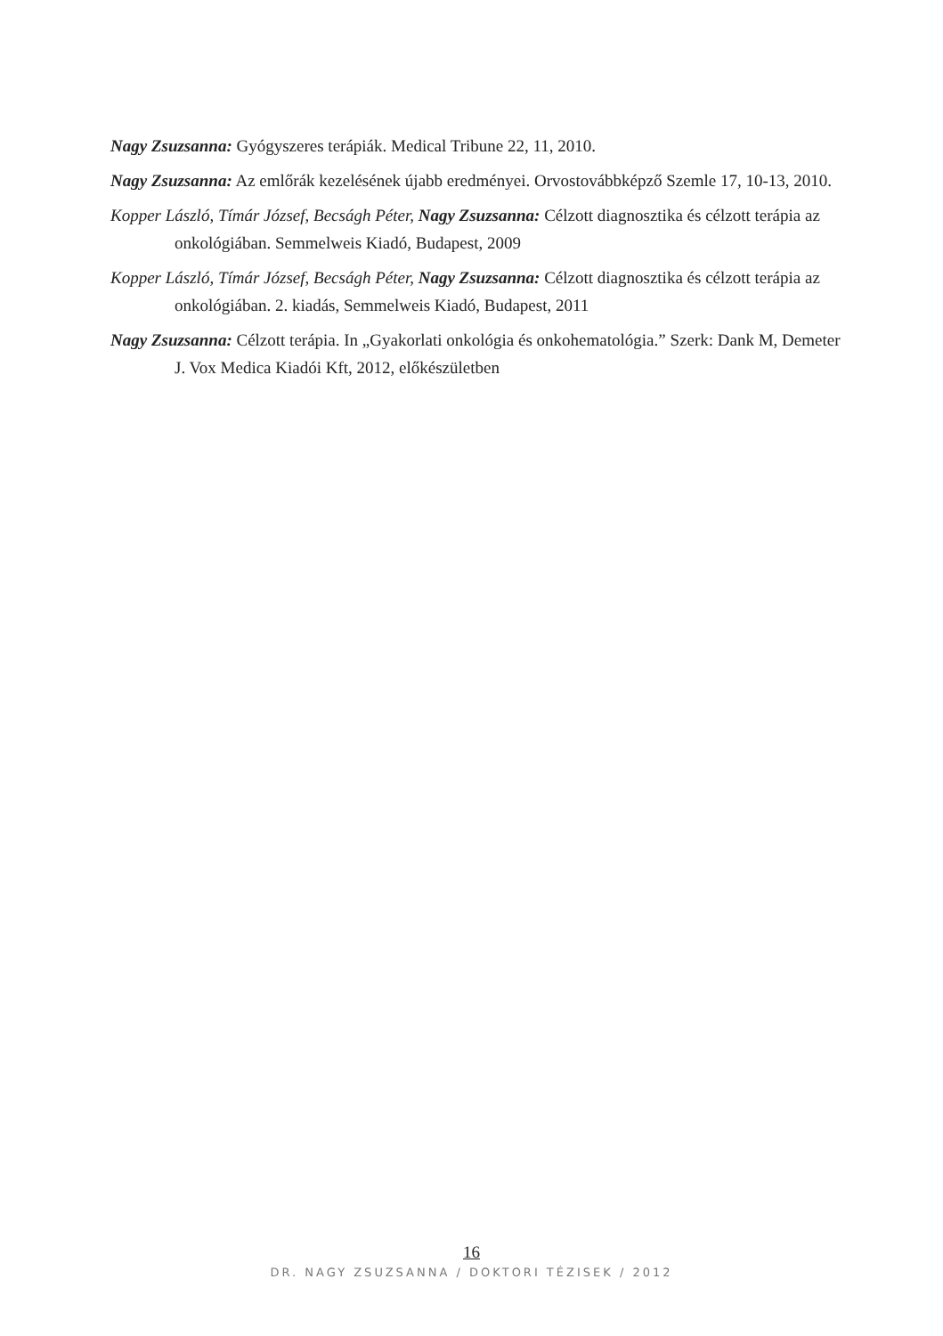Nagy Zsuzsanna: Gyógyszeres terápiák. Medical Tribune 22, 11, 2010.
Nagy Zsuzsanna: Az emlőrák kezelésének újabb eredményei. Orvostovábbképző Szemle 17, 10-13, 2010.
Kopper László, Tímár József, Becságh Péter, Nagy Zsuzsanna: Célzott diagnosztika és célzott terápia az onkológiában. Semmelweis Kiadó, Budapest, 2009
Kopper László, Tímár József, Becságh Péter, Nagy Zsuzsanna: Célzott diagnosztika és célzott terápia az onkológiában. 2. kiadás, Semmelweis Kiadó, Budapest, 2011
Nagy Zsuzsanna: Célzott terápia. In „Gyakorlati onkológia és onkohematológia.” Szerk: Dank M, Demeter J. Vox Medica Kiadói Kft, 2012, előkészületben
16
DR. NAGY ZSUZSANNA / DOKTORI TÉZISEK / 2012